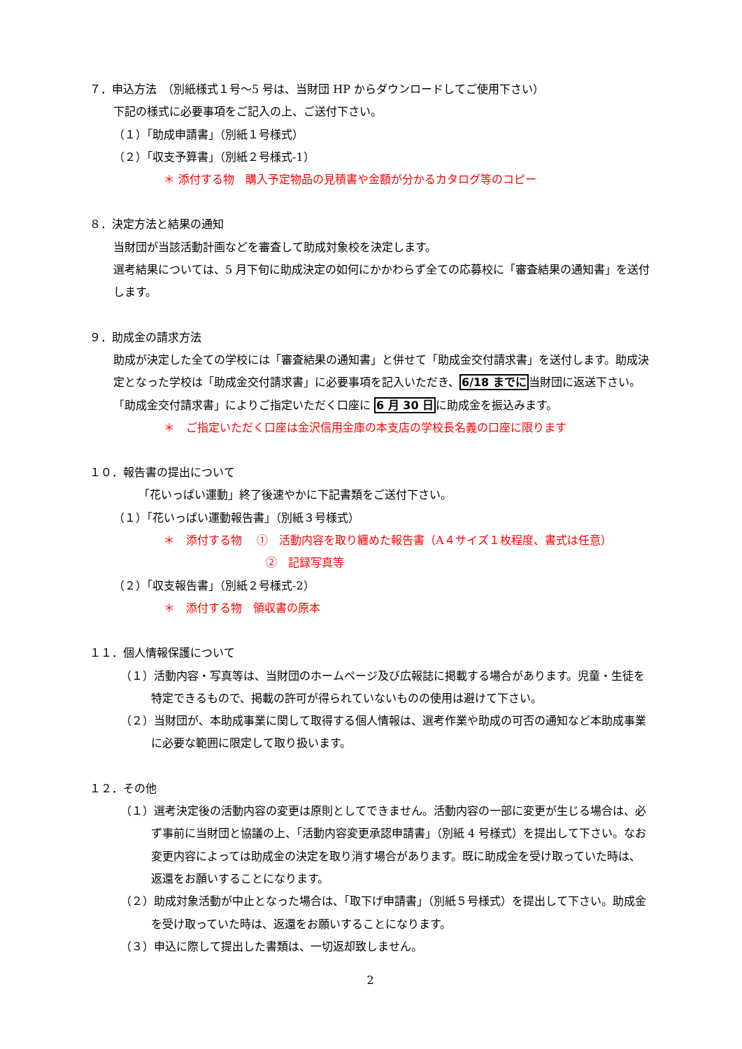７．申込方法　（別紙様式１号～5 号は、当財団 HP からダウンロードしてご使用下さい）
下記の様式に必要事項をご記入の上、ご送付下さい。
（１）「助成申請書」（別紙１号様式）
（２）「収支予算書」（別紙２号様式-1）
＊ 添付する物　購入予定物品の見積書や金額が分かるカタログ等のコピー
８．決定方法と結果の通知
当財団が当該活動計画などを審査して助成対象校を決定します。
選考結果については、5 月下旬に助成決定の如何にかかわらず全ての応募校に「審査結果の通知書」を送付します。
９．助成金の請求方法
助成が決定した全ての学校には「審査結果の通知書」と併せて「助成金交付請求書」を送付します。助成決定となった学校は「助成金交付請求書」に必要事項を記入いただき、6/18 までに当財団に返送下さい。「助成金交付請求書」によりご指定いただく口座に 6 月 30 日に助成金を振込みます。
＊　ご指定いただく口座は金沢信用金庫の本支店の学校長名義の口座に限ります
１０．報告書の提出について
「花いっぱい運動」終了後速やかに下記書類をご送付下さい。
（１）「花いっぱい運動報告書」（別紙３号様式）
＊　添付する物　 ①　活動内容を取り纏めた報告書（A４サイズ１枚程度、書式は任意）
②　記録写真等
（２）「収支報告書」（別紙２号様式-2）
＊　添付する物　領収書の原本
１１．個人情報保護について
（１）活動内容・写真等は、当財団のホームページ及び広報誌に掲載する場合があります。児童・生徒を特定できるもので、掲載の許可が得られていないものの使用は避けて下さい。
（２）当財団が、本助成事業に関して取得する個人情報は、選考作業や助成の可否の通知など本助成事業に必要な範囲に限定して取り扱います。
１２．その他
（１）選考決定後の活動内容の変更は原則としてできません。活動内容の一部に変更が生じる場合は、必ず事前に当財団と協議の上、「活動内容変更承認申請書」（別紙 4 号様式）を提出して下さい。なお変更内容によっては助成金の決定を取り消す場合があります。既に助成金を受け取っていた時は、返還をお願いすることになります。
（２）助成対象活動が中止となった場合は、「取下げ申請書」（別紙５号様式）を提出して下さい。助成金を受け取っていた時は、返還をお願いすることになります。
（３）申込に際して提出した書類は、一切返却致しません。
2